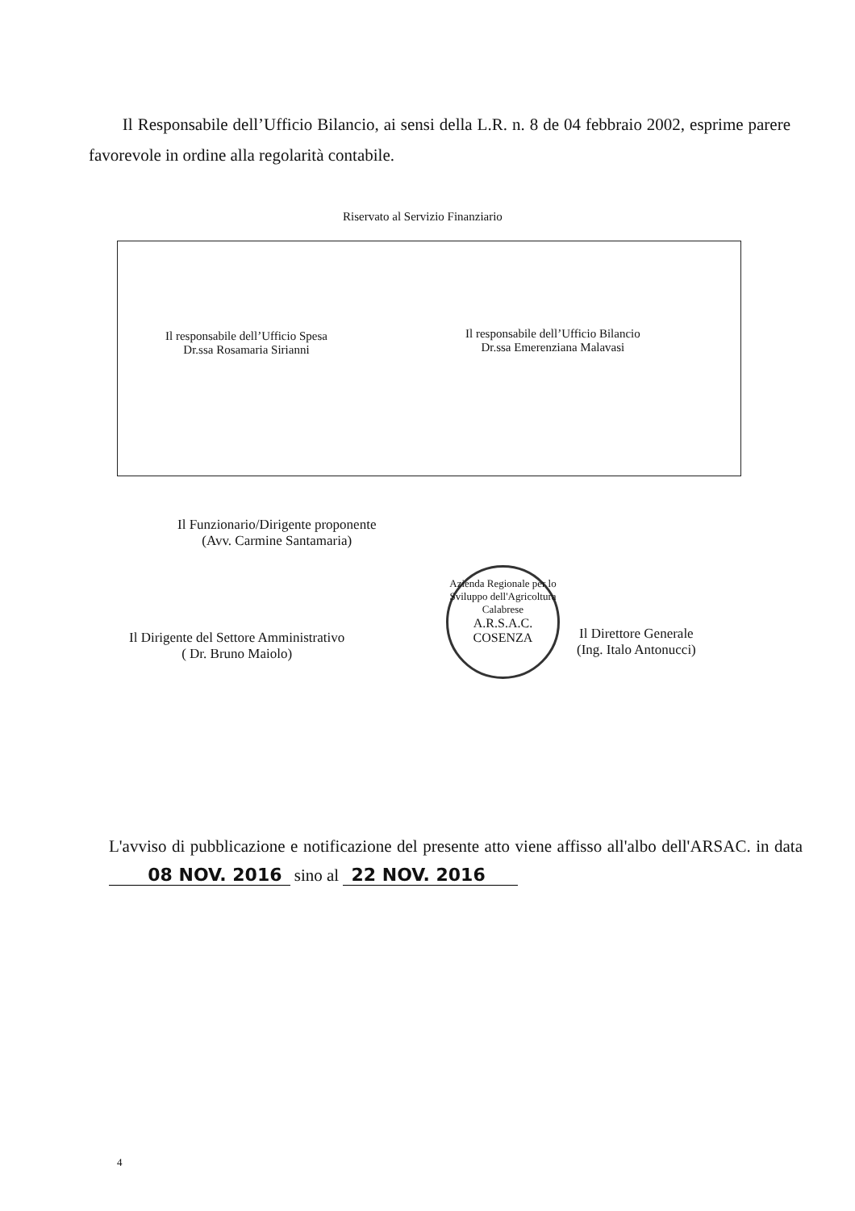Il Responsabile dell’Ufficio Bilancio, ai sensi della L.R. n. 8 de 04 febbraio 2002, esprime parere favorevole in ordine alla regolarità contabile.
Riservato al Servizio Finanziario
Il responsabile dell’Ufficio Spesa
Dr.ssa Rosamaria Sirianni
Il responsabile dell’Ufficio Bilancio
Dr.ssa Emerenziana Malavasi
Il Funzionario/Dirigente proponente
(Avv. Carmine Santamaria)
Il Dirigente del Settore Amministrativo
( Dr. Bruno Maiolo)
Azienda Regionale per lo Sviluppo dell'Agricoltura Calabrese
A.R.S.A.C. COSENZA
Il Direttore Generale
(Ing. Italo Antonucci)
L'avviso di pubblicazione e notificazione del presente atto viene affisso all'albo dell'ARSAC. in data 08 NOV. 2016 sino al 22 NOV. 2016
4